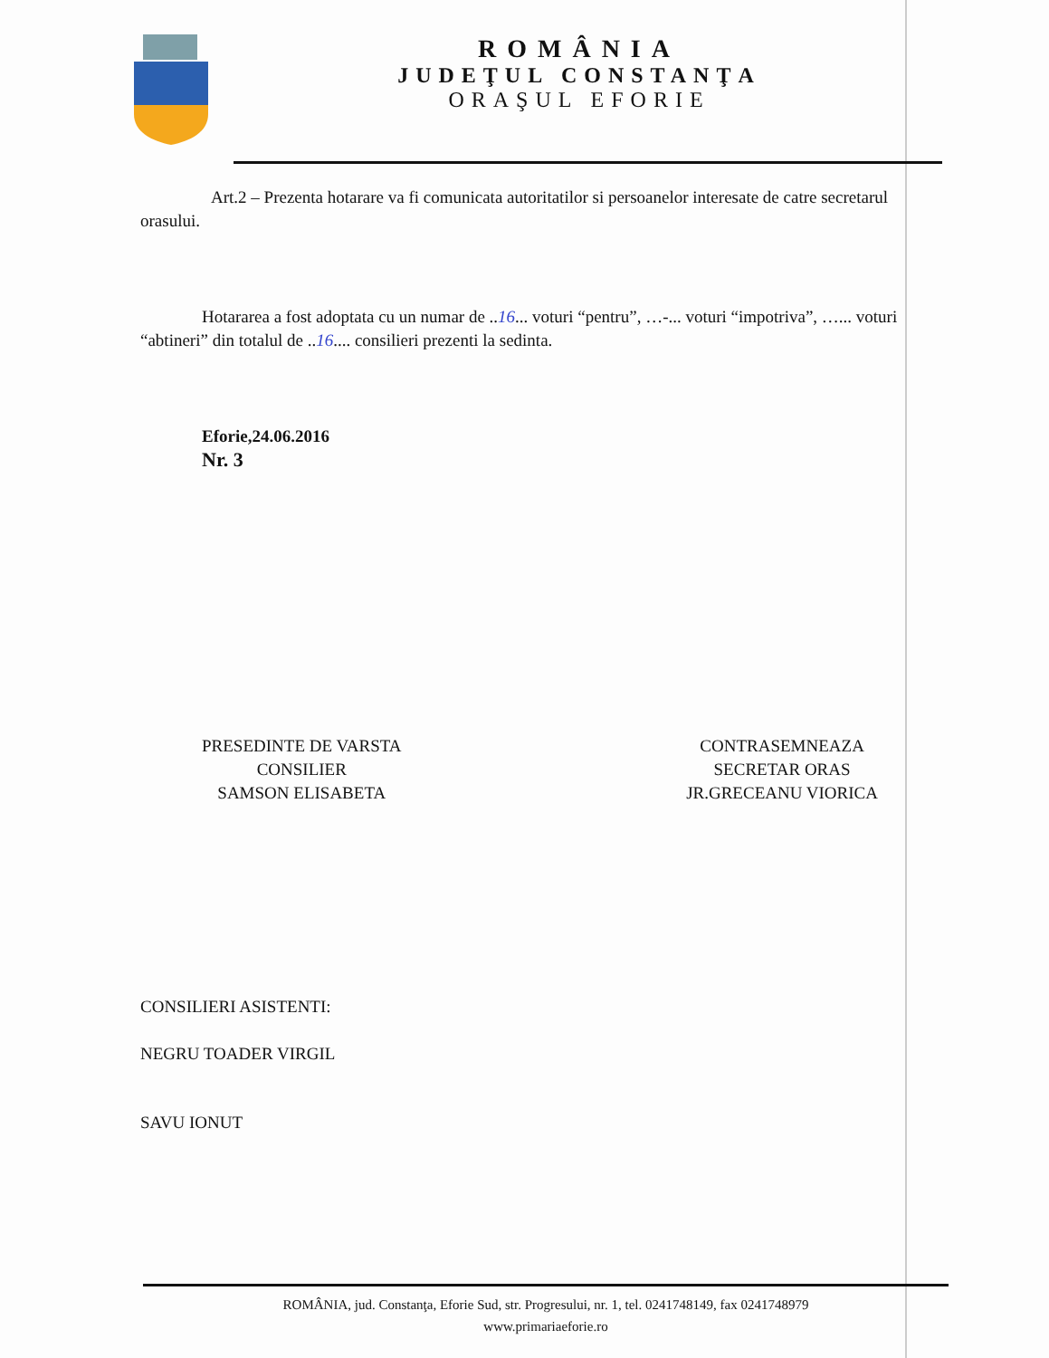ROMÂNIA
JUDEŢUL CONSTANŢA
ORAŞUL EFORIE
Art.2 – Prezenta hotarare va fi comunicata autoritatilor si persoanelor interesate de catre secretarul orasului.
Hotararea a fost adoptata cu un numar de ..16... voturi “pentru”, …-... voturi “impotriva”, …... voturi “abtineri” din totalul de ..16.... consilieri prezenti la sedinta.
Eforie,24.06.2016
Nr. 3
PRESEDINTE DE VARSTA
CONSILIER
SAMSON ELISABETA
CONTRASEMNEAZA
SECRETAR ORAS
JR.GRECEANU VIORICA
CONSILIERI ASISTENTI:
NEGRU TOADER VIRGIL
SAVU IONUT
ROMÂNIA, jud. Constanţa, Eforie Sud, str. Progresului, nr. 1, tel. 0241748149, fax 0241748979
www.primariaeforie.ro